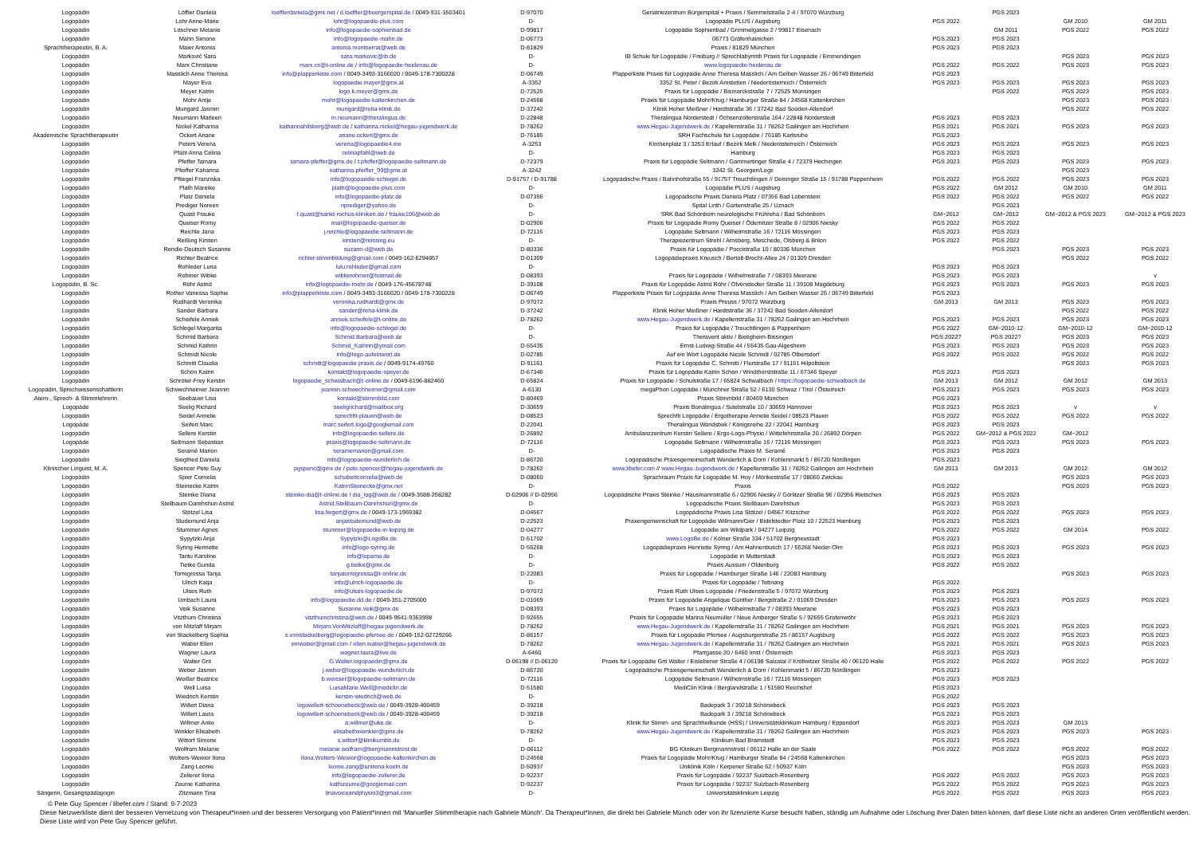| Logopädin | Löffler Daniela | loefflerdaniela@gmx.net / d.loeffler@buergerspital.de / 0049-931-3503401 | D-97070 | Geriatriezentrum Bürgerspital + Praxis / Semmelstraße 2-4 / 97070 Würzburg | | PGS 2023 | | |
| Logopädin | Lohr Anne-Marie | lohr@logopaedie-plus.com | D- | Logopädie PLUS / Augsburg | PGS 2022 | | GM 2010 | GM 2011 |
| Logopädin | Löschner Melanie | info@logopaedie-sophienbad.de | D-99817 | Logopädie Sophienbad / Grimmelgasse 2 / 99817 Eisenach | | GM 2011 | PGS 2022 | PGS 2022 |
| Logopädin | Mahn Simone | info@logopaedie-mahn.de | D-06773 | 06773 Gräfenhainichen | PGS 2023 | PGS 2023 | | |
| Sprachtherapeutin, B. A. | Maier Antonia | antonia.montserrat@web.de | D-81829 | Praxis / 81829 München | PGS 2023 | PGS 2023 | | |
| Logopädin | Marković Sara | sara.markovic@ib.de | D- | IB Schule für Logopädie / Freiburg // Sprechlabyrinth Praxis für Logopädie / Emmendingen | | | PGS 2023 | PGS 2023 |
| Logopädin | Marx Christiane | marx.cs@t-online.de / info@logopaedie-heidenau.de | D- | www.logopaedie-heidenau.de | PGS 2022 | PGS 2022 | PGS 2023 | PGS 2023 |
| Logopädin | Masslich Anne Theresa | info@plapperkiste.com / 0049-3493-3166020 / 0049-178-7300228 | D-06749 | Plapperkiste Praxis für Logopädie Anne Theresa Masslich / Am Gelben Wasser 26 / 06749 Bitterfeld | PGS 2023 | | | |
| Logopädin | Mayer Eva | logopaedie.mayer@gmx.at | A-3352 | 3352 St. Peter / Bezirk Amstetten / Niederösterreich / Österreich | PGS 2023 | PGS 2023 | PGS 2023 | PGS 2023 |
| Logopädin | Meyer Katrin | logo.k.meyer@gmx.de | D-72525 | Praxis für Logopädie / Bismarckstraße 7 / 72525 Münsingen | | PGS 2022 | PGS 2023 | PGS 2023 |
| Logopädin | Mohr Antje | mohr@logopaedie-kaltenkirchen.de | D-24568 | Praxis für Logopädie Mohr/Krug / Hamburger Straße 84 / 24568 Kaltenkirchen | | | PGS 2023 | PGS 2023 |
| Logopädin | Mungard Jasmin | mungard@reha-klinik.de | D-37242 | Klinik Hoher Meißner / Hardtstraße 36 / 37242 Bad Sooden-Allendorf | | | PGS 2022 | PGS 2022 |
| Logopädin | Neumann Marleen | m.neumann@theralingua.de | D-22848 | Theralingua Norderstedt / Ochsenzollerstraße 164 / 22848 Norderstedt | PGS 2023 | PGS 2023 | | |
| Logopädin | Nickel Katharina | katharinahilsberg@web.de / katharina.nickel@hegau-jugendwerk.de | D-78262 | www.Hegau-Jugendwerk.de / Kapellenstraße 31 / 78262 Gailingen am Hochrhein | PGS 2021 | PGS 2021 | PGS 2023 | PGS 2023 |
| Akademische Sprachtherapeutin | Ockert Ariane | ariane.ockert@gmx.de | D-76185 | SRH Fachschule für Logopädie / 76185 Karlsruhe | PGS 2023 | | | |
| Logopädin | Peters Verena | verena@logopaedie4.me | A-3253 | Kirchenplatz 3 / 3253 Erlauf / Bezirk Melk / Niederösterreich / Österreich | PGS 2023 | PGS 2023 | PGS 2023 | PGS 2023 |
| Logopädin | Pfahl Anna Celina | celinapfahl@web.de | D- | Hamburg | PGS 2023 | PGS 2023 | | |
| Logopädin | Pfeffer Tamara | tamara-pfeffer@gmx.de / t.pfeffer@logopaedie-seltmann.de | D-72379 | Praxis für Logopädie Seltmann / Gammertinger Straße 4 / 72379 Hechingen | PGS 2023 | PGS 2023 | PGS 2023 | PGS 2023 |
| Logopädin | Pfeiffer Kaharina | katharina.pfeiffer_99@gmx.at | A-3242 | 3242 St. Georgen/Legs | | | PGS 2023 | |
| Logopädin | Pfliegel Franziska | info@logopaedie-schlegel.de | D-91757 / D-91788 | Logopädische Praxis / Bahnhofstraße 55 / 91757 Treuchtlingen // Deisinger Straße 15 / 91788 Pappenheim | PGS 2022 | PGS 2022 | PGS 2023 | PGS 2023 |
| Logopädin | Plath Mareike | plath@logopaedie-plus.com | D- | Logopädie PLUS / Augsburg | PGS 2022 | GM 2012 | GM 2010 | GM 2011 |
| Logopädin | Platz Daniela | info@logopaedie-platz.de | D-07356 | Logopädische Praxis Daniela Platz / 07356 Bad Lobenstein | PGS 2022 | PGS 2022 | PGS 2022 | PGS 2022 |
| Logopädin | Prediger Noreen | nprediger@yahoo.de | D- | Spital Linth / Gartenstraße 25 / Uznach | | PGS 2023 | | |
| Logopädin | Quast Frauke | f.quast@sankt-rochus-kliniken.de / frauke106@web.de | D- | SRK Bad Schönborn neurologische Frühreha / Bad Schönborn | GM~2012 | GM~2012 | GM~2012 & PGS 2023 | GM~2012 & PGS 2023 |
| Logopädin | Queiser Romy | mail@logopaedie-queiser.de | D-02906 | Praxis für Logopädie Romy Queiser / Ödernitzer Straße 8 / 02906 Niesky | PGS 2022 | PGS 2022 | | |
| Logopädin | Reichle Jana | j.reichle@logopaedie-seltmann.de | D-72116 | Logopädie Seltmann / Wilhelmstraße 16 / 72116 Mössingen | PGS 2023 | PGS 2023 | | |
| Logopädin | Reißing Kirsten | kirsten@reissing.eu | D- | Therapiezentrum Strehl / Arnsberg, Meschede, Olsberg & Brilon | PGS 2022 | PGS 2022 | | |
| Logopädin | Rendle-Deutsch Susanne | suzann-d@web.de | D-80336 | Praxis für Logopädie / Poccistraße 10 / 80336 München | | PGS 2023 | PGS 2023 | PGS 2023 |
| Logopädin | Richter Beatrice | richter.stimmbildung@gmail.com / 0049-162-6294857 | D-01309 | Logopädiepraxis Kreusch / Bertolt-Brecht-Allee 24 / 01309 Dresden | | | PGS 2022 | PGS 2022 |
| Logopädin | Rohleder Luna | lulu.rohleder@gmail.com | D- | | PGS 2023 | PGS 2023 | | |
| Logopädin | Rohmer Wibke | wibkerohmer@hotmail.de | D-08393 | Praxis für Logopädie / Wilhelmstraße 7 / 08393 Meerane | PGS 2023 | PGS 2023 | | v |
| Logopädin, B. Sc. | Röhr Astrid | info@logopaedie-roehr.de / 0049-176-45678748 | D-39108 | Praxis für Logopädie Astrid Röhr / Olvenstedter Straße 11 / 39108 Magdeburg | PGS 2023 | PGS 2023 | PGS 2023 | PGS 2023 |
| Logopädin | Rother Vanessa Sophie | info@plapperkiste.com / 0049-3493-3166020 / 0049-178-7300228 | D-06749 | Plapperkiste Praxis für Logopädie Anne Theresa Masslich / Am Gelben Wasser 26 / 06749 Bitterfeld | PGS 2023 | | | |
| Logopädin | Rudhardt Veronika | veronika.rudhardt@gmx.de | D-97072 | Praxis Preuss / 97072 Würzburg | GM 2013 | GM 2013 | PGS 2023 | PGS 2023 |
| Logopädin | Sander Barbara | sander@reha-klinik.de | D-37242 | Klinik Hoher Meißner / Hardtstraße 36 / 37242 Bad Sooden-Allendorf | | | PGS 2022 | PGS 2022 |
| Logopädin | Scheifele Anniek | anniek.scheifele@t-online.de | D-78262 | www.Hegau-Jugendwerk.de / Kapellenstraße 31 / 78262 Gailingen am Hochrhein | PGS 2023 | PGS 2023 | PGS 2023 | PGS 2023 |
| Logopädin | Schlegel Margarita | info@logopaedie-schlegel.de | D- | Praxis für Logopädie / Treuchtlingen & Pappenheim | PGS 2022 | GM~2010-12 | GM~2010-12 | GM~2010-12 |
| Logopädin | Schmid Barbara | Schmid.Barbara@web.de | D- | Theravent aktiv / Bietigheim-Bissingen | PGS 2022? | PGS 2022? | PGS 2023 | PGS 2023 |
| Logopädin | Schmid Kathrin | Schmid_Kathrin@ymail.com | D-55435 | Ernst-Ludwig-Straße 44 / 55435 Gau-Algesheim | PGS 2023 | PGS 2023 | PGS 2023 | PGS 2023 |
| Logopädin | Schmidt Nicole | info@logo-aufeinwort.de | D-02785 | Auf ein Wort Logopädie Nicole Schmidt / 02785 Olbersdorf | PGS 2022 | PGS 2022 | PGS 2022 | PGS 2022 |
| Logopädin | Schmitt Claudia | schmitt@logopaedie-praxis.de / 0049-9174-49760 | D-91161 | Praxis für Logopädie C. Schmitt / Flurstraße 17 / 91161 Hilpoltstein | | | PGS 2023 | PGS 2023 |
| Logopädin | Schön Katrin | kontakt@logopaedie-speyer.de | D-67346 | Praxis für Logopädie Katrin Schön / Windthorststraße 11 / 67346 Speyer | PGS 2023 | PGS 2023 | | |
| Logopädin | Schröter-Frey Kerstin | logopaedie_schwalbach@t-online.de / 0049-6196-882460 | D-65824 | Praxis für Logopädie / Schulstraße 17 / 65824 Schwalbach / https://logopaedie-schwalbach.de | GM 2013 | GM 2012 | GM 2012 | GM 2013 |
| Logopädin, Sprechwissenschaftlerin | Schwechheimer Jeannin | jeannin.schwechheimer@gmail.com | A-6130 | megaPhon Logopädie / Münchner Straße 52 / 6130 Schwaz / Tirol / Österreich | PGS 2023 | PGS 2023 | PGS 2023 | PGS 2023 |
| Atem-, Sprech- & Stimmlehrerin | Seebauer Lisa | kontakt@stimmbild.com | D-80469 | Praxis Stimmbild / 80469 München | PGS 2023 | | | |
| Logopäde | Seelig Richard | seeligrichard@mailbox.org | D-30659 | Praxis Bonalingua / Sutelstraße 10 / 30659 Hannover | PGS 2023 | PGS 2023 | v | v |
| Logopädin | Seidel Annelie | sprechfit-plauen@web.de | D-08523 | Sprechfit Logopädie / Ergotherapie Annelie Seidel / 08523 Plauen | PGS 2022 | PGS 2022 | PGS 2022 | PGS 2022 |
| Logopäde | Seifert Marc | marc.seifert.logo@googlemail.com | D-22041 | Theralingua Wandsbek / Königsreihe 22 / 22041 Hamburg | PGS 2023 | PGS 2023 | | |
| Logopädin | Sellere Kerstin | info@logopaedie-sellere.de | D-26892 | Ambulanzzentrum Kerstin Sellere / Ergo-Logo-Physio / Wittefehnstraße 20 / 26892 Dörpen | PGS 2022 | GM~2012 & PGS 2022 | GM~2012 | |
| Logopäde | Seltmann Sebastian | praxis@logopaedie-seltmann.de | D-72116 | Logopädie Seltmann / Wilhelmstraße 16 / 72116 Mössingen | PGS 2023 | PGS 2023 | PGS 2023 | PGS 2023 |
| Logopädin | Seramé Marion | seramemarion@gmail.com | D- | Logopädische Praxis M. Seramé | PGS 2023 | PGS 2023 | | |
| Logopädin | Siegfried Daniela | info@logopaedie-wunderlich.de | D-86720 | Logopädische Praxisgemeinschaft Wunderlich & Dorn / Kohlenmarkt 5 / 86720 Nördlingen | PGS 2023 | | | |
| Klinischer Linguist, M. A. | Spencer Pete Guy | pgspenc@gmx.de / pete.spencer@hegau-jugendwerk.de | D-78262 | www.libefer.com // www.Hegau-Jugendwerk.de / Kapellenstraße 31 / 78262 Gailingen am Hochrhein | GM 2013 | GM 2013 | GM 2012 | GM 2012 |
| Logopädin | Spier Cornelia | schubertcornelia@web.de | D-08060 | Sprachraum Praxis für Logopädie M. Hoy / Mörikestraße 17 / 08060 Zwickau | | | PGS 2023 | PGS 2023 |
| Logopädin | Steinecke Katrin | KatrinSteinecke@gmx.net | D- | Praxis | PGS 2022 | | PGS 2023 | PGS 2023 |
| Logopädin | Steinke Diana | steinke-dia@t-online.de / dia_log@web.de / 0049-3588-258282 | D-02906 // D-02956 | Logopädische Praxis Steinke / Hausmannstraße 6 / 02906 Niesky // Görlitzer Straße 96 / 02956 Rietschen | PGS 2023 | PGS 2023 | | |
| Logopädin | Stellbaum-Darehshuri Astrid | Astrid.Stellbaum-Darehshuri@gmx.de | D- | Logopädische Praxis Stellbaum-Darehshuri | PGS 2023 | PGS 2023 | | |
| Logopädin | Stötzel Lisa | lisa.fiegert@gmx.de / 0049-173-1969382 | D-04567 | Logopädische Praxis Lisa Stötzel / 04567 Kitzscher | PGS 2022 | PGS 2022 | PGS 2023 | PGS 2023 |
| Logopädin | Studemund Anja | anjastudemund@web.de | D-22523 | Praxengemeinschaft für Logopädie Willmann/Gier / Eidelstedter Platz 10 / 22523 Hamburg | PGS 2023 | PGS 2023 | | |
| Logopädin | Stummer Agnes | stummer@logopaedie-in-leipzig.de | D-04277 | Logopädie am Wildpark / 04277 Leipzig | PGS 2022 | PGS 2022 | GM 2014 | PGS 2022 |
| Logopädin | Sypytzki Anja | Sypytzki@LogoBe.de | D-51702 | www.LogoBe.de / Kölner Straße 334 / 51702 Bergneustadt | PGS 2023 | | | |
| Logopädin | Syring Henriette | info@logo-syring.de | D-55268 | Logopädiepraxis Henriette Syring / Am Hahnenbusch 17 / 55268 Nieder-Olm | PGS 2023 | PGS 2023 | PGS 2023 | PGS 2023 |
| Logopädin | Tantu Karoline | info@lopama.de | D- | Logopädie in Mutterstadt | PGS 2023 | PGS 2023 | | |
| Logopädin | Tietke Gunda | g.tietke@gmx.de | D- | Praxis Aussum / Oldenburg | PGS 2022 | PGS 2022 | | |
| Logopädin | Torregrossa Tanja | tanjatorregrossa@t-online.de | D-22083 | Praxis für Logopädie / Hamburger Straße 146 / 22083 Hamburg | | | PGS 2023 | PGS 2023 |
| Logopädin | Ulrich Katja | info@ulrich-logopaedie.de | D- | Praxis für Logopädie / Tettnang | PGS 2022 | | | |
| Logopädin | Ulses Ruth | info@ulses-logopaedie.de | D-97072 | Praxis Ruth Ulses Logopädie / Friedenstraße 5 / 97072 Würzburg | PGS 2023 | PGS 2023 | | |
| Logopädin | Umbach Laura | info@logopaedie-dd.de / 0049-351-2705000 | D-01069 | Praxis für Logopädie Angelique Günther / Bergstraße 2 / 01069 Dresden | PGS 2023 | PGS 2023 | PGS 2023 | PGS 2023 |
| Logopädin | Veik Susanne | Susanne.veik@gmx.de | D-08393 | Praxis für Logopädie / Wilhelmstraße 7 / 08393 Meerane | PGS 2023 | PGS 2023 | | |
| Logopädin | Vitzthum Christina | vitzthumchristina@web.de / 0049-9641-9363998 | D-92655 | Praxis für Logopädie Marina Neumüller / Neue Amberger Straße 5 / 92655 Grafenwöhr | PGS 2023 | PGS 2023 | | |
| Logopädin | von Mitzlaff Mirjam | Mirjam.VonMitzlaff@hegau-jugendwerk.de | D-78262 | www.Hegau-Jugendwerk.de / Kapellenstraße 31 / 78262 Gailingen am Hochrhein | PGS 2021 | PGS 2021 | PGS 2023 | PGS 2023 |
| Logopädin | von Stackelberg Sophia | s.vonstackelberg@logopaedie-pfersee.de / 0049-152-02729266 | D-86157 | Praxis für Logopädie Pfersee / Augsburgerstraße 25 / 86157 Augsburg | PGS 2022 | PGS 2022 | PGS 2023 | PGS 2023 |
| Logopädin | Waber Ellen | emwaber@gmail.com / ellen.waber@hegau-jugendwerk.de | D-78262 | www.Hegau-Jugendwerk.de / Kapellenstraße 31 / 78262 Gailingen am Hochrhein | PGS 2021 | PGS 2021 | PGS 2023 | PGS 2023 |
| Logopädin | Wagner Laura | wagner.laura@live.de | A-6460 | Pfarrgasse 20 / 6460 Imst / Österreich | PGS 2023 | PGS 2023 | | |
| Logopädin | Walter Grit | G.Walter.logopaedin@gmx.de | D-06198 // D-06120 | Praxis für Logopädie Grit Walter / Eislebener Straße 4 / 06198 Salzatal // Kröllwitzer Straße 40 / 06120 Halle | PGS 2022 | PGS 2022 | PGS 2022 | PGS 2022 |
| Logopädin | Weber Jasmin | j.weber@logopaedie-wunderlich.de | D-86720 | Logopädische Praxisgemeinschaft Wunderlich & Dorn / Kohlenmarkt 5 / 86720 Nördlingen | PGS 2023 | | | |
| Logopädin | Weißer Beatrice | b.weisser@logopaedie-seltmann.de | D-72116 | Logopädie Seltmann / Wilhelmstraße 16 / 72116 Mössingen | PGS 2023 | PGS 2023 | | |
| Logopädin | Well Luisa | LuisaMarie.Well@mediclin.de | D-51580 | MediClin Klinik / Berglandstraße 1 / 51580 Reichshof | PGS 2023 | | | |
| Logopädin | Wiedrich Kerstin | kerstin-wiedrich@web.de | D- | | PGS 2022 | | | |
| Logopädin | Willert Diana | logowillert-schoenebeck@web.de / 0049-3928-400459 | D-39218 | Badepark 3 / 39218 Schönebeck | PGS 2023 | PGS 2023 | | |
| Logopädin | Willert Laura | logowillert-schoenebeck@web.de / 0049-3928-400459 | D-39218 | Badepark 3 / 39218 Schönebeck | PGS 2023 | PGS 2023 | | |
| Logopädin | Willmer Anke | a.willmer@uke.de | D- | Klinik für Stimm- und Sprachheilkunde (HSS) / Universitätsklinikum Hamburg / Eppendorf | PGS 2023 | PGS 2023 | GM 2013 | |
| Logopädin | Winkler Elisabeth | elisabethxwinkler@gmx.de | D-78262 | www.Hegau-Jugendwerk.de / Kapellenstraße 31 / 78262 Gailingen am Hochrhein | PGS 2023 | PGS 2023 | PGS 2023 | PGS 2023 |
| Logopädin | Wittorf Simone | s.wittorf@klinikumbb.de | D- | Klinikum Bad Bramstedt | PGS 2023 | PGS 2023 | | |
| Logopädin | Wolfram Melanie | melanie.wolfram@bergmannstrost.de | D-06112 | BG Klinikum Bergmannstrost / 06112 Halle an der Saale | PGS 2022 | PGS 2022 | PGS 2022 | PGS 2022 |
| Logopädin | Wolters-Wewior Ilona | Ilona.Wolters-Wewior@logopaedie-kaltenkirchen.de | D-24568 | Praxis für Logopädie Mohr/Krug / Hamburger Straße 84 / 24568 Kaltenkirchen | | | PGS 2023 | PGS 2023 |
| Logopädin | Zang Leonie | leonie.zang@unirena-koeln.de | D-50937 | Uniklinik Köln / Kerpener Straße 62 / 50937 Köln | | | PGS 2023 | PGS 2023 |
| Logopädin | Zellerer Ilona | info@logopaedie-zellerer.de | D-92237 | Praxis für Logopädie / 92237 Sulzbach-Rosenberg | PGS 2022 | PGS 2022 | PGS 2023 | PGS 2023 |
| Logopädin | Zeume Katharina | kathizeume@googlemail.com | D-92237 | Praxis für Logopädie / 92237 Sulzbach-Rosenberg | PGS 2022 | PGS 2022 | PGS 2023 | PGS 2023 |
| Sängerin, Gesangspädagogin | Zitzmann Tina | tinavoiceandphysio3@gmail.com | D- | Universitätsklinikum Leipzig | PGS 2022 | PGS 2022 | PGS 2023 | PGS 2023 |
© Pete Guy Spencer / libefer.com / Stand: 9·7·2023
Diese Netzwerkliste dient der besseren Vernetzung von Therapeut*innen und der besseren Versorgung von Patient*innen mit 'Manueller Stimmtherapie nach Gabriele Münch'. Da Therapeut*innen, die direkt bei Gabriele Münch oder von ihr lizenzierte Kurse besucht haben, ständig um Aufnahme oder Löschung ihrer Daten bitten können, darf diese Liste nicht an anderen Orten veröffentlicht werden. Diese Liste wird von Pete Guy Spencer geführt.